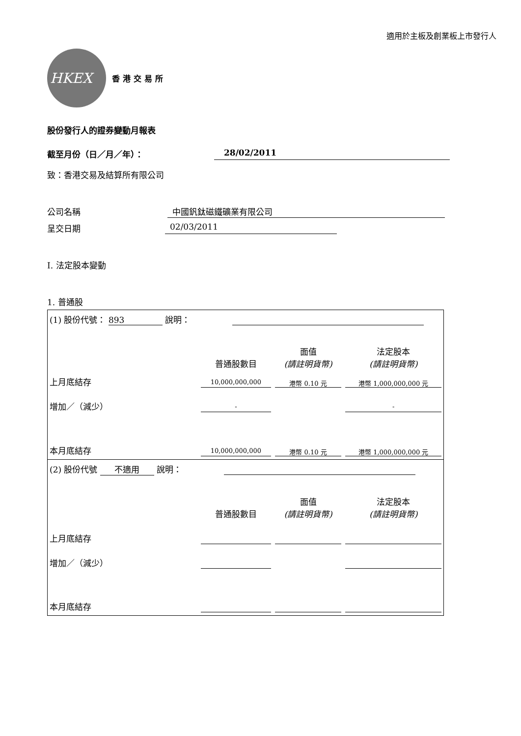適用於主板及創業板上市發行人
HKEX
香港交易所
股份發行人的證券變動月報表
截至月份（日／月／年）： 28/02/2011
致：香港交易及結算所有限公司
公司名稱 中國釩鈦磁鐵礦業有限公司
呈交日期 02/03/2011
I. 法定股本變動
1. 普通股
| (1) 股份代號： 893 說明： | | | |
| | 普通股數目 | 面值 (請註明貨幣) | 法定股本 (請註明貨幣) |
| 上月底結存 | 10,000,000,000 | 港幣 0.10 元 | 港幣 1,000,000,000 元 |
| 增加／（減少） | - | | - |
| 本月底結存 | 10,000,000,000 | 港幣 0.10 元 | 港幣 1,000,000,000 元 |
| (2) 股份代號 不適用 說明： | | | |
| | 普通股數目 | 面值 (請註明貨幣) | 法定股本 (請註明貨幣) |
| 上月底結存 | | | |
| 增加／（減少） | | | |
| 本月底結存 | | | |